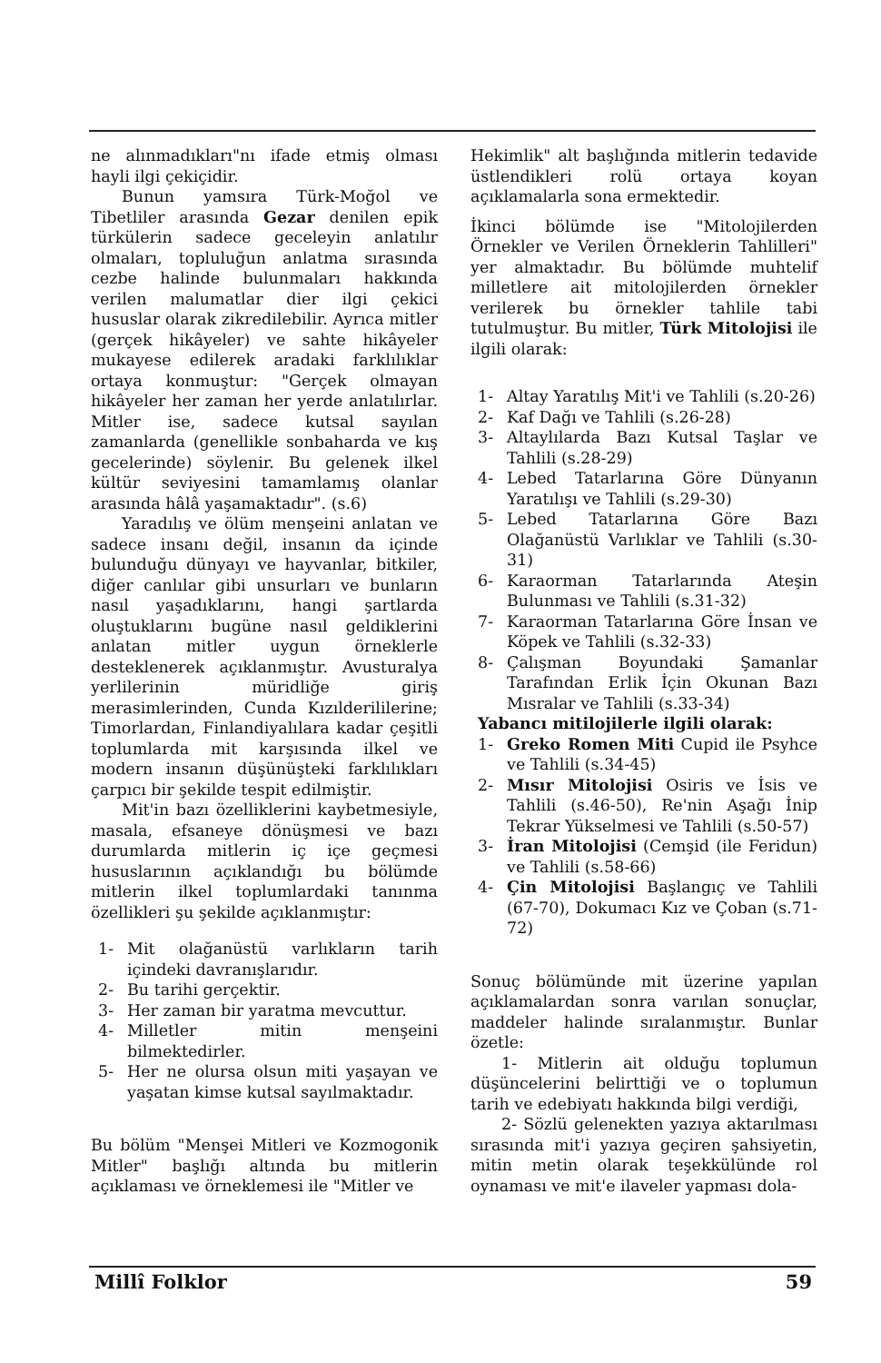ne alınmadıkları"nı ifade etmiş olması hayli ilgi çekiçidir.
Bunun yamsıra Türk-Moğol ve Tibetliler arasında Gezar denilen epik türkülerin sadece geceleyin anlatılır olmaları, topluluğun anlatma sırasında cezbe halinde bulunmaları hakkında verilen malumatlar dier ilgi çekici hususlar olarak zikredilebilir. Ayrıca mitler (gerçek hikâyeler) ve sahte hikâyeler mukayese edilerek aradaki farklılıklar ortaya konmuştur: "Gerçek olmayan hikâyeler her zaman her yerde anlatılırlar. Mitler ise, sadece kutsal sayılan zamanlarda (genellikle sonbaharda ve kış gecelerinde) söylenir. Bu gelenek ilkel kültür seviyesini tamamlamış olanlar arasında hâlâ yaşamaktadır". (s.6)
Yaradılış ve ölüm menşeini anlatan ve sadece insanı değil, insanın da içinde bulunduğu dünyayı ve hayvanlar, bitkiler, diğer canlılar gibi unsurları ve bunların nasıl yaşadıklarını, hangi şartlarda oluştuklarını bugüne nasıl geldiklerini anlatan mitler uygun örneklerle desteklenerek açıklanmıştır. Avusturalya yerlilerinin müridliğe giriş merasimlerinden, Cunda Kızılderililerine; Timorlardan, Finlandiyalılara kadar çeşitli toplumlarda mit karşısında ilkel ve modern insanın düşünüşteki farklılıkları çarpıcı bir şekilde tespit edilmiştir.
Mit'in bazı özelliklerini kaybetmesiyle, masala, efsaneye dönüşmesi ve bazı durumlarda mitlerin iç içe geçmesi hususlarının açıklandığı bu bölümde mitlerin ilkel toplumlardaki tanınma özellikleri şu şekilde açıklanmıştır:
1- Mit olağanüstü varlıkların tarih içindeki davranışlarıdır.
2- Bu tarihi gerçektir.
3- Her zaman bir yaratma mevcuttur.
4- Milletler mitin menşeini bilmektedirler.
5- Her ne olursa olsun miti yaşayan ve yaşatan kimse kutsal sayılmaktadır.
Bu bölüm "Menşei Mitleri ve Kozmogonik Mitler" başlığı altında bu mitlerin açıklaması ve örneklemesi ile "Mitler ve
Hekimlik" alt başlığında mitlerin tedavide üstlendikleri rolü ortaya koyan açıklamalarla sona ermektedir.
İkinci bölümde ise "Mitolojilerden Örnekler ve Verilen Örneklerin Tahlilleri" yer almaktadır. Bu bölümde muhtelif milletlere ait mitolojilerden örnekler verilerek bu örnekler tahlile tabi tutulmuştur. Bu mitler, Türk Mitolojisi ile ilgili olarak:
1- Altay Yaratılış Mit'i ve Tahlili (s.20-26)
2- Kaf Dağı ve Tahlili (s.26-28)
3- Altaylılarda Bazı Kutsal Taşlar ve Tahlili (s.28-29)
4- Lebed Tatarlarına Göre Dünyanın Yaratılışı ve Tahlili (s.29-30)
5- Lebed Tatarlarına Göre Bazı Olağanüstü Varlıklar ve Tahlili (s.30-31)
6- Karaorman Tatarlarında Ateşin Bulunması ve Tahlili (s.31-32)
7- Karaorman Tatarlarına Göre İnsan ve Köpek ve Tahlili (s.32-33)
8- Çalışman Boyundaki Şamanlar Tarafından Erlik İçin Okunan Bazı Mısralar ve Tahlili (s.33-34)
Yabancı mitilojilerle ilgili olarak:
1- Greko Romen Miti Cupid ile Psyhce ve Tahlili (s.34-45)
2- Mısır Mitolojisi Osiris ve İsis ve Tahlili (s.46-50), Re'nin Aşağı İnip Tekrar Yükselmesi ve Tahlili (s.50-57)
3- İran Mitolojisi (Cemşid (ile Feridun) ve Tahlili (s.58-66)
4- Çin Mitolojisi Başlangıç ve Tahlili (67-70), Dokumacı Kız ve Çoban (s.71-72)
Sonuç bölümünde mit üzerine yapılan açıklamalardan sonra varılan sonuçlar, maddeler halinde sıralanmıştır. Bunlar özetle:
1- Mitlerin ait olduğu toplumun düşüncelerini belirttiği ve o toplumun tarih ve edebiyatı hakkında bilgi verdiği,
2- Sözlü gelenekten yazıya aktarılması sırasında mit'i yazıya geçiren şahsiyetin, mitin metin olarak teşekkülünde rol oynaması ve mit'e ilaveler yapması dola-
Millî Folklor 59